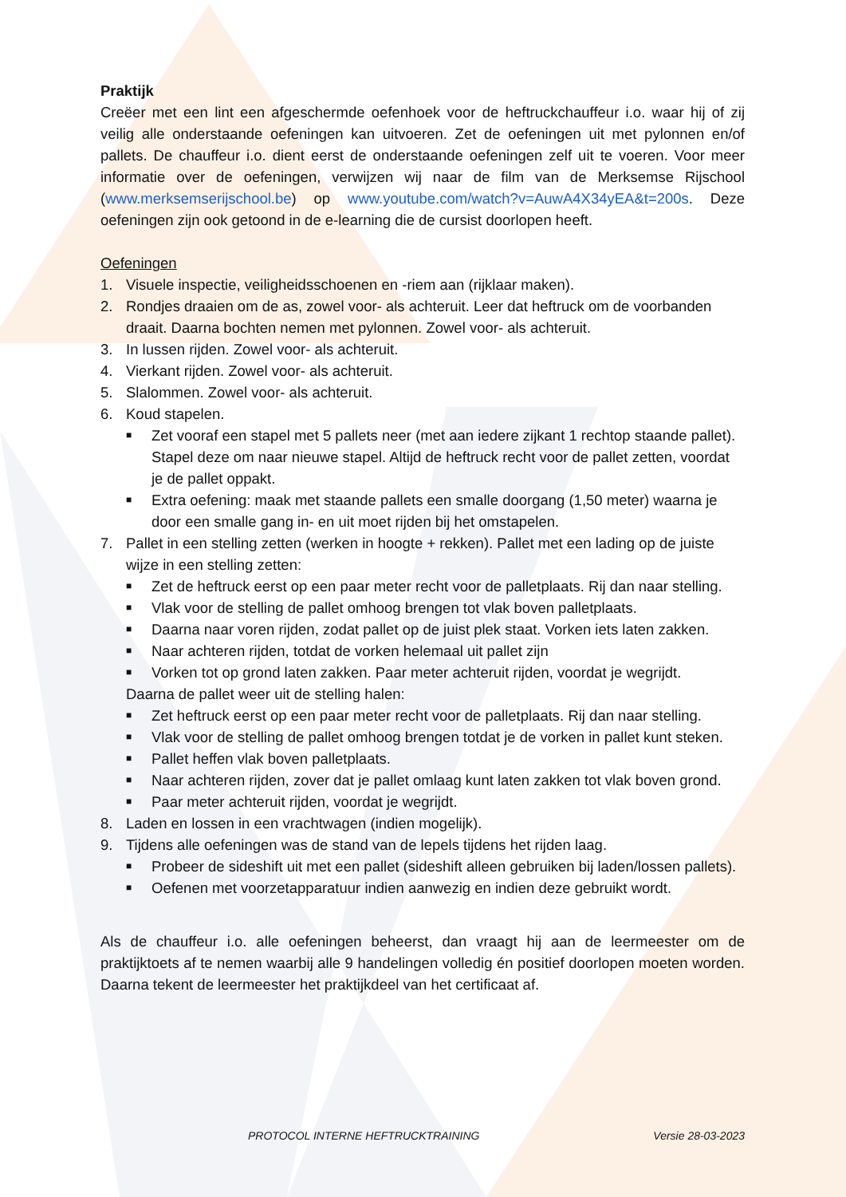Praktijk
Creëer met een lint een afgeschermde oefenhoek voor de heftruckchauffeur i.o. waar hij of zij veilig alle onderstaande oefeningen kan uitvoeren. Zet de oefeningen uit met pylonnen en/of pallets. De chauffeur i.o. dient eerst de onderstaande oefeningen zelf uit te voeren. Voor meer informatie over de oefeningen, verwijzen wij naar de film van de Merksemse Rijschool (www.merksemserijschool.be) op www.youtube.com/watch?v=AuwA4X34yEA&t=200s. Deze oefeningen zijn ook getoond in de e-learning die de cursist doorlopen heeft.
Oefeningen
1. Visuele inspectie, veiligheidsschoenen en -riem aan (rijklaar maken).
2. Rondjes draaien om de as, zowel voor- als achteruit. Leer dat heftruck om de voorbanden draait. Daarna bochten nemen met pylonnen. Zowel voor- als achteruit.
3. In lussen rijden. Zowel voor- als achteruit.
4. Vierkant rijden. Zowel voor- als achteruit.
5. Slalommen. Zowel voor- als achteruit.
6. Koud stapelen.
■ Zet vooraf een stapel met 5 pallets neer (met aan iedere zijkant 1 rechtop staande pallet). Stapel deze om naar nieuwe stapel. Altijd de heftruck recht voor de pallet zetten, voordat je de pallet oppakt.
■ Extra oefening: maak met staande pallets een smalle doorgang (1,50 meter) waarna je door een smalle gang in- en uit moet rijden bij het omstapelen.
7. Pallet in een stelling zetten (werken in hoogte + rekken). Pallet met een lading op de juiste wijze in een stelling zetten:
■ Zet de heftruck eerst op een paar meter recht voor de palletplaats. Rij dan naar stelling.
■ Vlak voor de stelling de pallet omhoog brengen tot vlak boven palletplaats.
■ Daarna naar voren rijden, zodat pallet op de juist plek staat. Vorken iets laten zakken.
■ Naar achteren rijden, totdat de vorken helemaal uit pallet zijn
■ Vorken tot op grond laten zakken. Paar meter achteruit rijden, voordat je wegrijdt.
Daarna de pallet weer uit de stelling halen:
■ Zet heftruck eerst op een paar meter recht voor de palletplaats. Rij dan naar stelling.
■ Vlak voor de stelling de pallet omhoog brengen totdat je de vorken in pallet kunt steken.
■ Pallet heffen vlak boven palletplaats.
■ Naar achteren rijden, zover dat je pallet omlaag kunt laten zakken tot vlak boven grond.
■ Paar meter achteruit rijden, voordat je wegrijdt.
8. Laden en lossen in een vrachtwagen (indien mogelijk).
9. Tijdens alle oefeningen was de stand van de lepels tijdens het rijden laag.
■ Probeer de sideshift uit met een pallet (sideshift alleen gebruiken bij laden/lossen pallets).
■ Oefenen met voorzetapparatuur indien aanwezig en indien deze gebruikt wordt.
Als de chauffeur i.o. alle oefeningen beheerst, dan vraagt hij aan de leermeester om de praktijktoets af te nemen waarbij alle 9 handelingen volledig én positief doorlopen moeten worden. Daarna tekent de leermeester het praktijkdeel van het certificaat af.
PROTOCOL INTERNE HEFTRUCKTRAINING Versie 28-03-2023